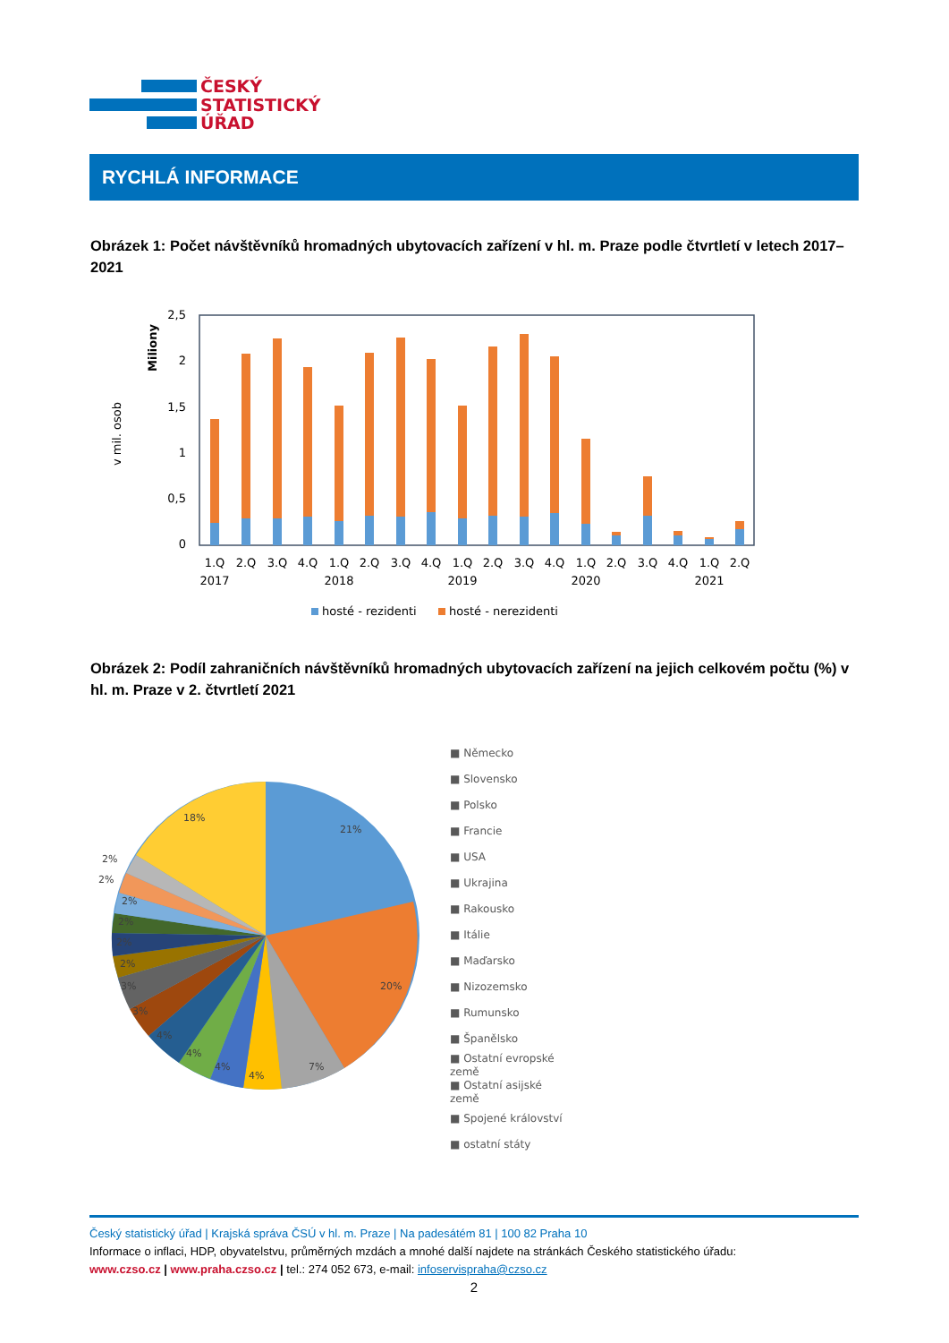ČESKÝ
STATISTICKÝ
ÚŘAD
RYCHLÁ INFORMACE
Obrázek 1: Počet návštěvníků hromadných ubytovacích zařízení v hl. m. Praze podle čtvrtletí v letech 2017–2021
v mil. osob
Miliony
2,5
2
1,5
1
0,5
0
1.Q
2.Q
3.Q
4.Q
1.Q
2.Q
3.Q
4.Q
1.Q
2.Q
3.Q
4.Q
1.Q
2.Q
3.Q
4.Q
1.Q
2.Q
2017
2018
2019
2020
2021
hosté - rezidenti
hosté - nerezidenti
Obrázek 2: Podíl zahraničních návštěvníků hromadných ubytovacích zařízení na jejich celkovém počtu (%) v hl. m. Praze v 2. čtvrtletí 2021
21%
20%
7%
4%
4%
4%
4%
3%
3%
2%
2%
2%
2%
2%
2%
18%
■ Německo
■ Slovensko
■ Polsko
■ Francie
■ USA
■ Ukrajina
■ Rakousko
■ Itálie
■ Maďarsko
■ Nizozemsko
■ Rumunsko
■ Španělsko
■ Ostatní evropské
země
■ Ostatní asijské
země
■ Spojené království
■ ostatní státy
Český statistický úřad | Krajská správa ČSÚ v hl. m. Praze | Na padesátém 81 | 100 82 Praha 10
Informace o inflaci, HDP, obyvatelstvu, průměrných mzdách a mnohé další najdete na stránkách Českého statistického úřadu:
www.czso.cz | www.praha.czso.cz | tel.: 274 052 673, e-mail: infoservispraha@czso.cz
2